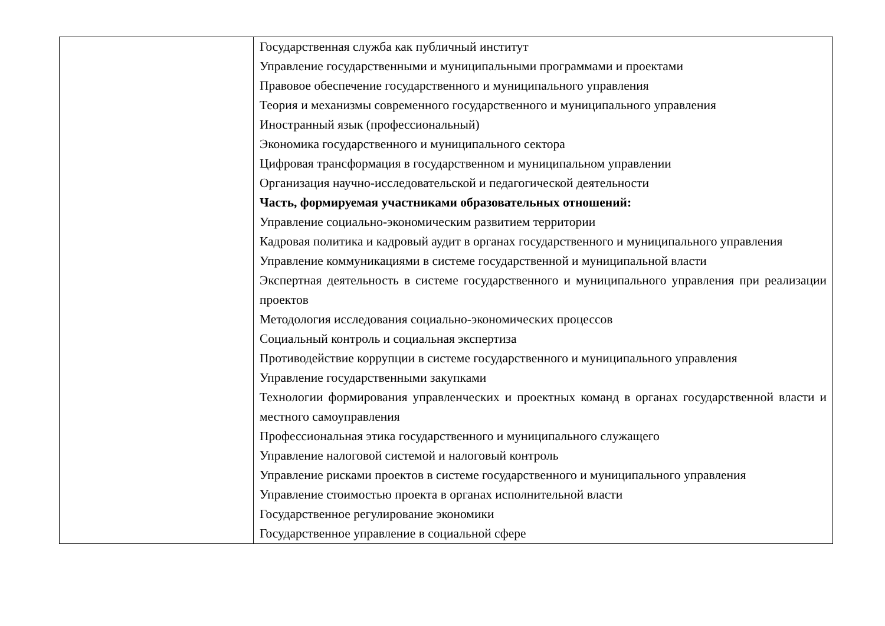| | Государственная служба как публичный институт Управление государственными и муниципальными программами и проектами Правовое обеспечение государственного и муниципального управления Теория и механизмы современного государственного и муниципального управления Иностранный язык (профессиональный) Экономика государственного и муниципального сектора Цифровая трансформация в государственном и муниципальном управлении Организация научно-исследовательской и педагогической деятельности Часть, формируемая участниками образовательных отношений: Управление социально-экономическим развитием территории Кадровая политика и кадровый аудит в органах государственного и муниципального управления Управление коммуникациями в системе государственной и муниципальной власти Экспертная деятельность в системе государственного и муниципального управления при реализации проектов Методология исследования социально-экономических процессов Социальный контроль и социальная экспертиза Противодействие коррупции в системе государственного и муниципального управления Управление государственными закупками Технологии формирования управленческих и проектных команд в органах государственной власти и местного самоуправления Профессиональная этика государственного и муниципального служащего Управление налоговой системой и налоговый контроль Управление рисками проектов в системе государственного и муниципального управления Управление стоимостью проекта в органах исполнительной власти Государственное регулирование экономики Государственное управление в социальной сфере |